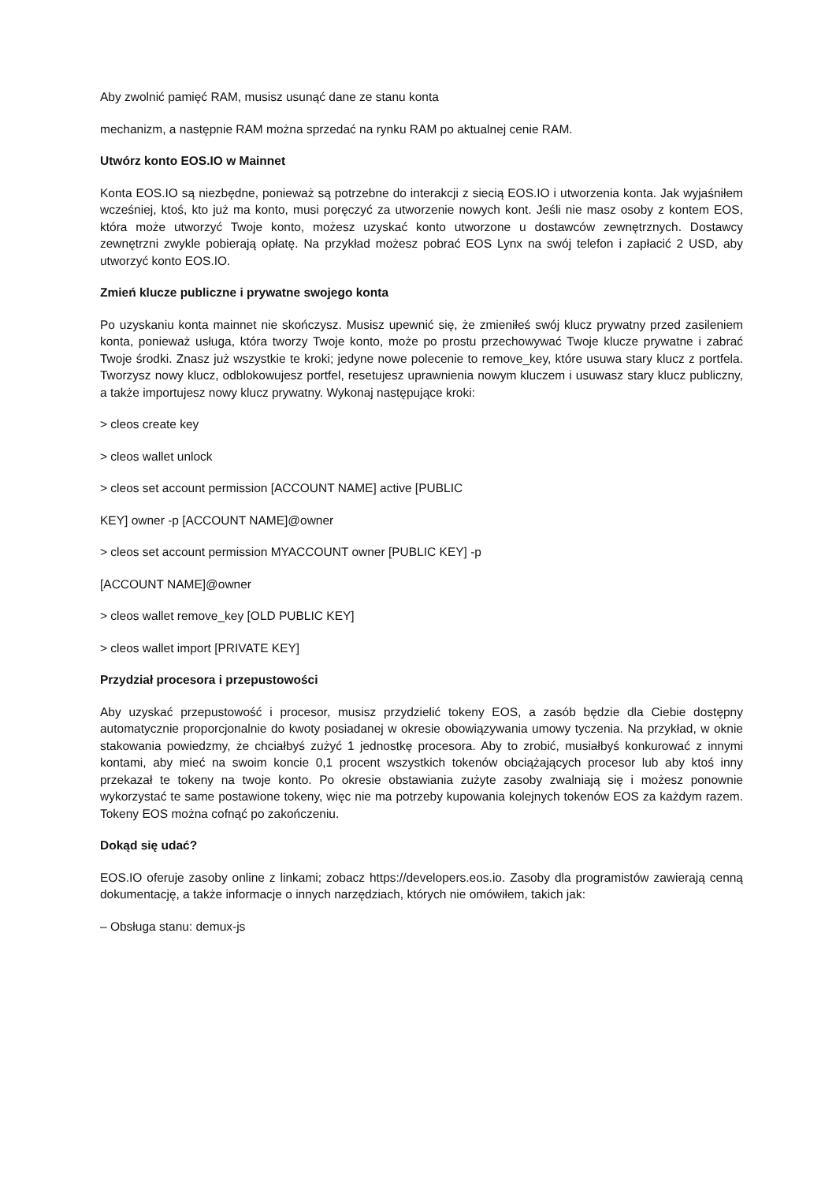Aby zwolnić pamięć RAM, musisz usunąć dane ze stanu konta
mechanizm, a następnie RAM można sprzedać na rynku RAM po aktualnej cenie RAM.
Utwórz konto EOS.IO w Mainnet
Konta EOS.IO są niezbędne, ponieważ są potrzebne do interakcji z siecią EOS.IO i utworzenia konta. Jak wyjaśniłem wcześniej, ktoś, kto już ma konto, musi poręczyć za utworzenie nowych kont. Jeśli nie masz osoby z kontem EOS, która może utworzyć Twoje konto, możesz uzyskać konto utworzone u dostawców zewnętrznych. Dostawcy zewnętrzni zwykle pobierają opłatę. Na przykład możesz pobrać EOS Lynx na swój telefon i zapłacić 2 USD, aby utworzyć konto EOS.IO.
Zmień klucze publiczne i prywatne swojego konta
Po uzyskaniu konta mainnet nie skończysz. Musisz upewnić się, że zmieniłeś swój klucz prywatny przed zasileniem konta, ponieważ usługa, która tworzy Twoje konto, może po prostu przechowywać Twoje klucze prywatne i zabrać Twoje środki. Znasz już wszystkie te kroki; jedyne nowe polecenie to remove_key, które usuwa stary klucz z portfela. Tworzysz nowy klucz, odblokowujesz portfel, resetujesz uprawnienia nowym kluczem i usuwasz stary klucz publiczny, a także importujesz nowy klucz prywatny. Wykonaj następujące kroki:
> cleos create key
> cleos wallet unlock
> cleos set account permission [ACCOUNT NAME] active [PUBLIC
KEY] owner -p [ACCOUNT NAME]@owner
> cleos set account permission MYACCOUNT owner [PUBLIC KEY] -p
[ACCOUNT NAME]@owner
> cleos wallet remove_key [OLD PUBLIC KEY]
> cleos wallet import [PRIVATE KEY]
Przydział procesora i przepustowości
Aby uzyskać przepustowość i procesor, musisz przydzielić tokeny EOS, a zasób będzie dla Ciebie dostępny automatycznie proporcjonalnie do kwoty posiadanej w okresie obowiązywania umowy tyczenia. Na przykład, w oknie stakowania powiedzmy, że chciałbyś zużyć 1 jednostkę procesora. Aby to zrobić, musiałbyś konkurować z innymi kontami, aby mieć na swoim koncie 0,1 procent wszystkich tokenów obciążających procesor lub aby ktoś inny przekazał te tokeny na twoje konto. Po okresie obstawiania zużyte zasoby zwalniają się i możesz ponownie wykorzystać te same postawione tokeny, więc nie ma potrzeby kupowania kolejnych tokenów EOS za każdym razem. Tokeny EOS można cofnąć po zakończeniu.
Dokąd się udać?
EOS.IO oferuje zasoby online z linkami; zobacz https://developers.eos.io. Zasoby dla programistów zawierają cenną dokumentację, a także informacje o innych narzędziach, których nie omówiłem, takich jak:
– Obsługa stanu: demux-js